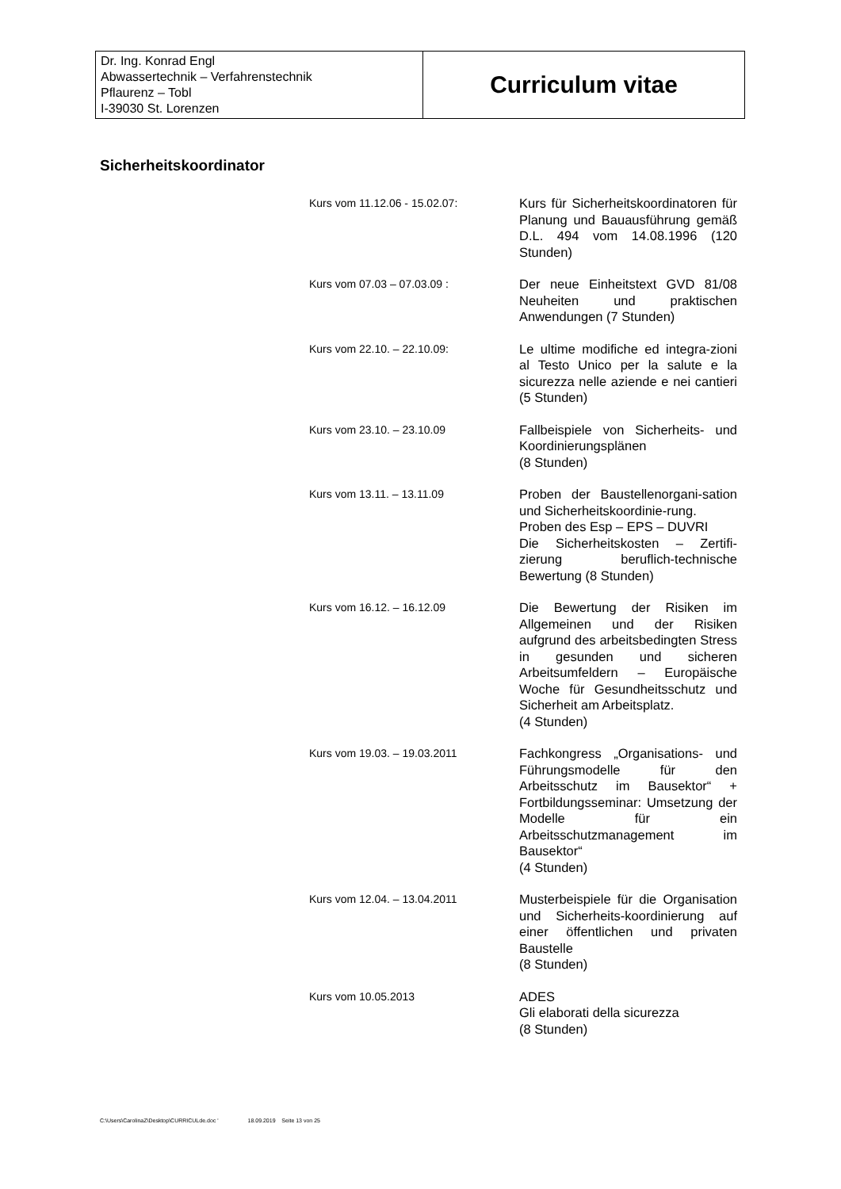| Dr. Ing. Konrad Engl Abwassertechnik – Verfahrenstechnik Pflaurenz – Tobl I-39030 St. Lorenzen | Curriculum vitae |
Sicherheitskoordinator
| Kurs vom 11.12.06 - 15.02.07: | Kurs für Sicherheitskoordinatoren für Planung und Bauausführung gemäß D.L. 494 vom 14.08.1996 (120 Stunden) |
| Kurs vom 07.03 – 07.03.09 : | Der neue Einheitstext GVD 81/08 Neuheiten und praktischen Anwendungen (7 Stunden) |
| Kurs vom 22.10. – 22.10.09: | Le ultime modifiche ed integra-zioni al Testo Unico per la salute e la sicurezza nelle aziende e nei cantieri (5 Stunden) |
| Kurs vom 23.10. – 23.10.09 | Fallbeispiele von Sicherheits- und Koordinierungsplänen (8 Stunden) |
| Kurs vom 13.11. – 13.11.09 | Proben der Baustellenorgani-sation und Sicherheitskoordinie-rung. Proben des Esp – EPS – DUVRI Die Sicherheitskosten – Zertifi-zierung beruflich-technische Bewertung (8 Stunden) |
| Kurs vom 16.12. – 16.12.09 | Die Bewertung der Risiken im Allgemeinen und der Risiken aufgrund des arbeitsbedingten Stress in gesunden und sicheren Arbeitsumfeldern – Europäische Woche für Gesundheitsschutz und Sicherheit am Arbeitsplatz. (4 Stunden) |
| Kurs vom 19.03. – 19.03.2011 | Fachkongress „Organisations- und Führungsmodelle für den Arbeitsschutz im Bausektor“ + Fortbildungsseminar: Umsetzung der Modelle für ein Arbeitsschutzmanagement im Bausektor“ (4 Stunden) |
| Kurs vom 12.04. – 13.04.2011 | Musterbeispiele für die Organisation und Sicherheits-koordinierung auf einer öffentlichen und privaten Baustelle (8 Stunden) |
| Kurs vom 10.05.2013 | ADES Gli elaborati della sicurezza (8 Stunden) |
C:\Users\CarolinaZ\Desktop\CURRICULde.doc ' 18.09.2019 Seite 13 von 25